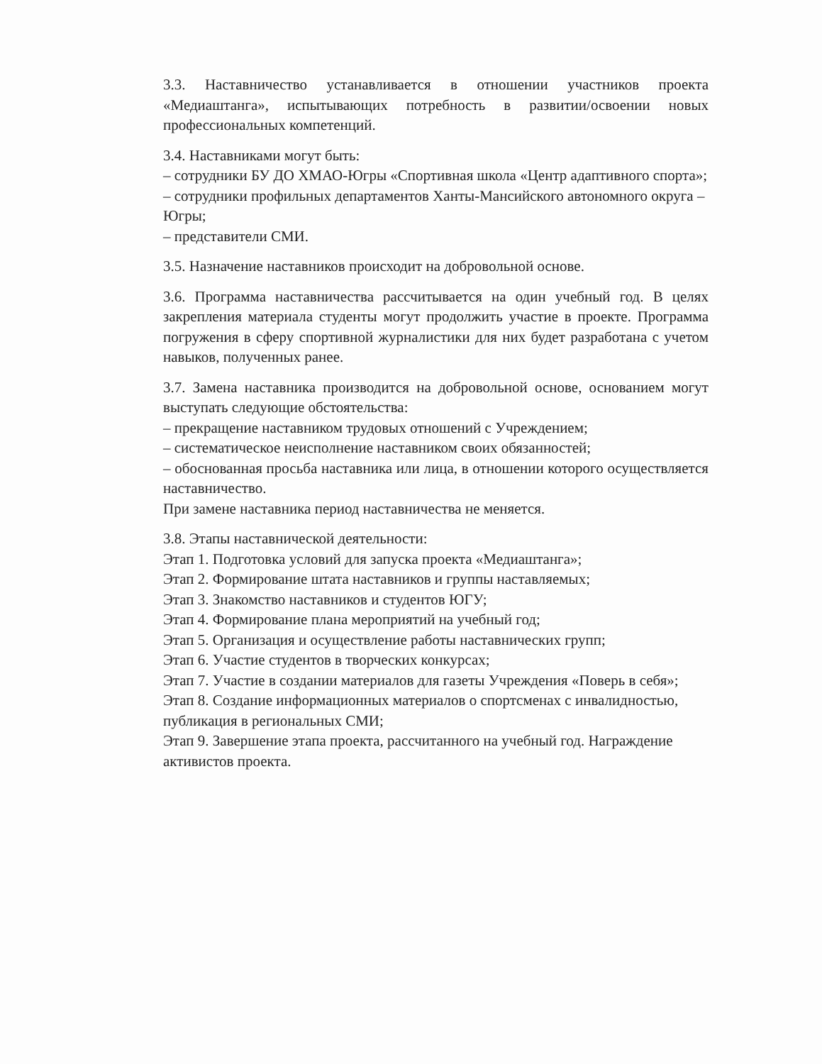3.3. Наставничество устанавливается в отношении участников проекта «Медиаштанга», испытывающих потребность в развитии/освоении новых профессиональных компетенций.
3.4. Наставниками могут быть:
– сотрудники БУ ДО ХМАО-Югры «Спортивная школа «Центр адаптивного спорта»;
– сотрудники профильных департаментов Ханты-Мансийского автономного округа – Югры;
– представители СМИ.
3.5. Назначение наставников происходит на добровольной основе.
3.6. Программа наставничества рассчитывается на один учебный год. В целях закрепления материала студенты могут продолжить участие в проекте. Программа погружения в сферу спортивной журналистики для них будет разработана с учетом навыков, полученных ранее.
3.7. Замена наставника производится на добровольной основе, основанием могут выступать следующие обстоятельства:
– прекращение наставником трудовых отношений с Учреждением;
– систематическое неисполнение наставником своих обязанностей;
– обоснованная просьба наставника или лица, в отношении которого осуществляется наставничество.
При замене наставника период наставничества не меняется.
3.8. Этапы наставнической деятельности:
Этап 1. Подготовка условий для запуска проекта «Медиаштанга»;
Этап 2. Формирование штата наставников и группы наставляемых;
Этап 3. Знакомство наставников и студентов ЮГУ;
Этап 4. Формирование плана мероприятий на учебный год;
Этап 5. Организация и осуществление работы наставнических групп;
Этап 6. Участие студентов в творческих конкурсах;
Этап 7. Участие в создании материалов для газеты Учреждения «Поверь в себя»;
Этап 8. Создание информационных материалов о спортсменах с инвалидностью, публикация в региональных СМИ;
Этап 9. Завершение этапа проекта, рассчитанного на учебный год. Награждение активистов проекта.